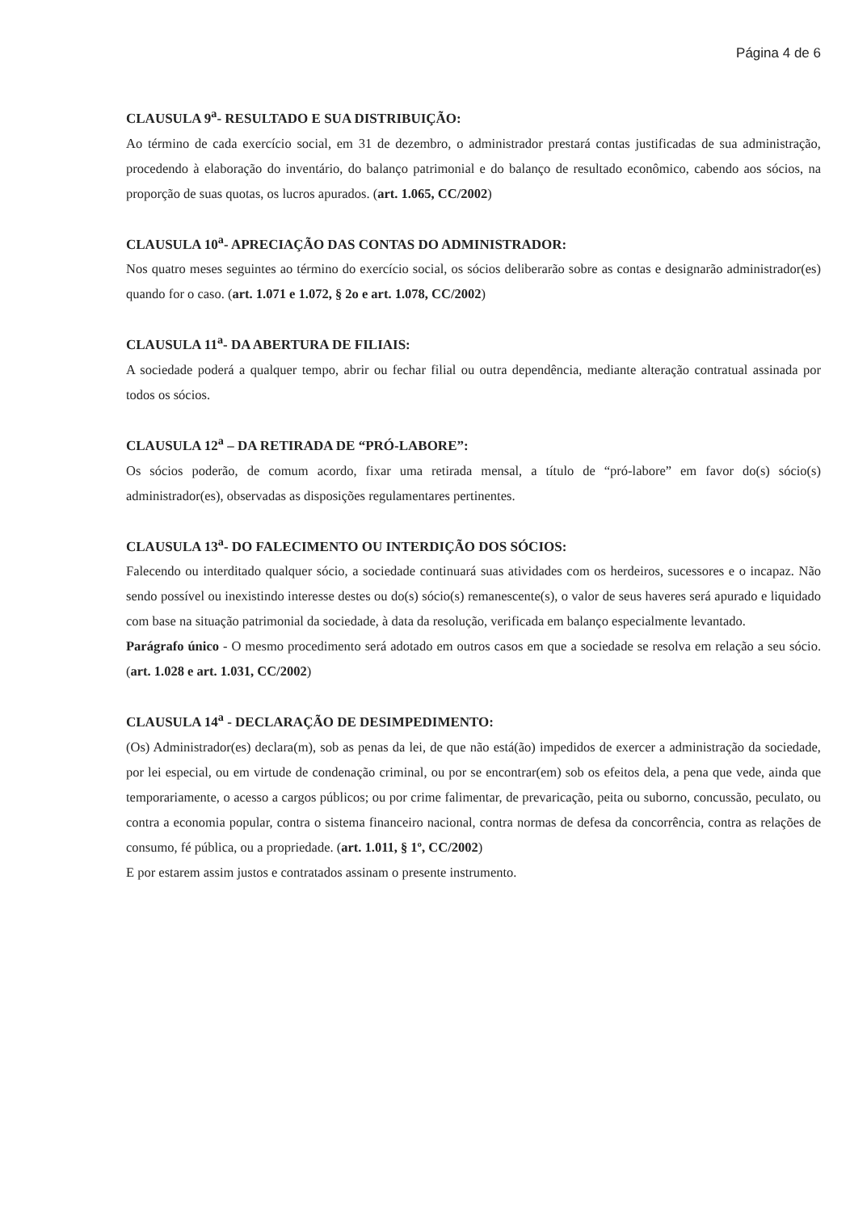Página 4 de 6
CLAUSULA 9<sup>a</sup>- RESULTADO E SUA DISTRIBUIÇÃO:
Ao término de cada exercício social, em 31 de dezembro, o administrador prestará contas justificadas de sua administração, procedendo à elaboração do inventário, do balanço patrimonial e do balanço de resultado econômico, cabendo aos sócios, na proporção de suas quotas, os lucros apurados. (art. 1.065, CC/2002)
CLAUSULA 10<sup>a</sup>- APRECIAÇÃO DAS CONTAS DO ADMINISTRADOR:
Nos quatro meses seguintes ao término do exercício social, os sócios deliberarão sobre as contas e designarão administrador(es) quando for o caso. (art. 1.071 e 1.072, § 2o e art. 1.078, CC/2002)
CLAUSULA 11<sup>a</sup>- DA ABERTURA DE FILIAIS:
A sociedade poderá a qualquer tempo, abrir ou fechar filial ou outra dependência, mediante alteração contratual assinada por todos os sócios.
CLAUSULA 12<sup>a</sup> – DA RETIRADA DE “PRÓ-LABORE”:
Os sócios poderão, de comum acordo, fixar uma retirada mensal, a título de “pró-labore” em favor do(s) sócio(s) administrador(es), observadas as disposições regulamentares pertinentes.
CLAUSULA 13<sup>a</sup>- DO FALECIMENTO OU INTERDIÇÃO DOS SÓCIOS:
Falecendo ou interditado qualquer sócio, a sociedade continuará suas atividades com os herdeiros, sucessores e o incapaz. Não sendo possível ou inexistindo interesse destes ou do(s) sócio(s) remanescente(s), o valor de seus haveres será apurado e liquidado com base na situação patrimonial da sociedade, à data da resolução, verificada em balanço especialmente levantado.
Parágrafo único - O mesmo procedimento será adotado em outros casos em que a sociedade se resolva em relação a seu sócio. (art. 1.028 e art. 1.031, CC/2002)
CLAUSULA 14<sup>a</sup> - DECLARAÇÃO DE DESIMPEDIMENTO:
(Os) Administrador(es) declara(m), sob as penas da lei, de que não está(ão) impedidos de exercer a administração da sociedade, por lei especial, ou em virtude de condenação criminal, ou por se encontrar(em) sob os efeitos dela, a pena que vede, ainda que temporariamente, o acesso a cargos públicos; ou por crime falimentar, de prevaricação, peita ou suborno, concussão, peculato, ou contra a economia popular, contra o sistema financeiro nacional, contra normas de defesa da concorrência, contra as relações de consumo, fé pública, ou a propriedade. (art. 1.011, § 1º, CC/2002)
E por estarem assim justos e contratados assinam o presente instrumento.